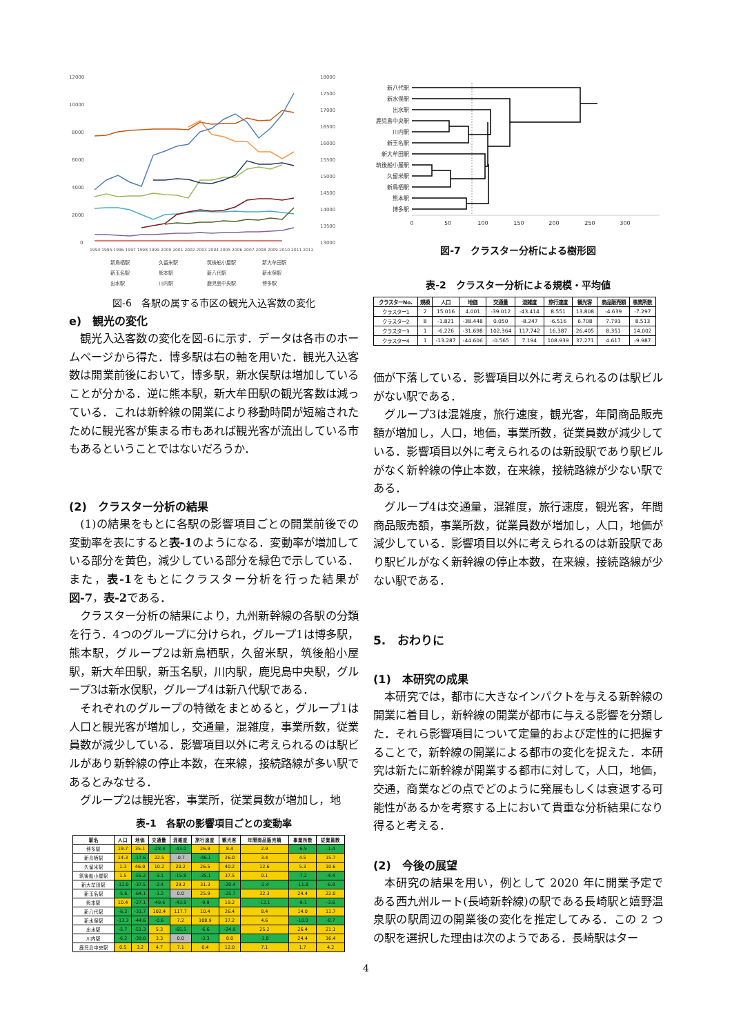12000
10000
8000
6000
4000
2000
0
18000
17500
17000
16500
16000
15500
15000
14500
14000
13500
13000
1994 1995 1996 1997 1998 1999 2000 2001 2002 2003 2004 2005 2006 2007 2008 2009 2010 2011 2012
新鳥栖駅
久留米駅
筑後船小屋駅
新大牟田駅
新玉名駅
熊本駅
新八代駅
新水俣駅
出水駅
川内駅
鹿児島中央駅
博多駅
図-6　各駅の属する市区の観光入込客数の変化
e)　観光の変化
観光入込客数の変化を図-6に示す．データは各市のホームページから得た．博多駅は右の軸を用いた．観光入込客数は開業前後において，博多駅，新水俣駅は増加していることが分かる．逆に熊本駅，新大牟田駅の観光客数は減っている．これは新幹線の開業により移動時間が短縮されたために観光客が集まる市もあれば観光客が流出している市もあるということではないだろうか．
(2)　クラスター分析の結果
(1)の結果をもとに各駅の影響項目ごとの開業前後での変動率を表にすると表-1のようになる．変動率が増加している部分を黄色，減少している部分を緑色で示している．また，表-1をもとにクラスター分析を行った結果が図-7，表-2である．
クラスター分析の結果により，九州新幹線の各駅の分類を行う．4つのグループに分けられ，グループ1は博多駅，熊本駅，グループ2は新鳥栖駅，久留米駅，筑後船小屋駅，新大牟田駅，新玉名駅，川内駅，鹿児島中央駅，グループ3は新水俣駅，グループ4は新八代駅である．
それぞれのグループの特徴をまとめると，グループ1は人口と観光客が増加し，交通量，混雑度，事業所数，従業員数が減少している．影響項目以外に考えられるのは駅ビルがあり新幹線の停止本数，在来線，接続路線が多い駅であるとみなせる．
グループ2は観光客，事業所，従業員数が増加し，地
表-1　各駅の影響項目ごとの変動率
| 駅名 | 人口 | 地価 | 交通量 | 混雑度 | 旅行速度 | 観光客 | 年間商品販売額 | 事業所数 | 従業員数 |
| --- | --- | --- | --- | --- | --- | --- | --- | --- | --- |
| 博多駅 | 19.7 | 35.1 | -28.4 | -43.0 | 26.9 | 8.4 | 2.9 | -6.5 | -1.4 |
| 新鳥栖駅 | 14.3 | -17.6 | 22.5 | -0.7 | -46.1 | 26.0 | 3.4 | 4.5 | 15.7 |
| 久留米駅 | 1.3 | 46.0 | 10.2 | 20.2 | 26.5 | 40.2 | 12.6 | 5.3 | 10.6 |
| 筑後船小屋駅 | 1.5 | -55.2 | -3.1 | -15.8 | -35.1 | 37.5 | 0.1 | -7.2 | -4.4 |
| 新大牟田駅 | -12.0 | -37.5 | -2.4 | 29.2 | 31.3 | -20.4 | -2.4 | -11.8 | -6.8 |
| 新玉名駅 | -5.6 | -64.1 | -1.2 | 0.0 | 25.9 | -25.7 | 32.3 | 24.4 | 22.0 |
| 熊本駅 | 10.4 | -27.1 | -49.6 | -43.8 | -9.9 | 19.2 | -12.1 | -9.1 | -3.6 |
| 新八代駅 | -6.2 | -31.7 | 102.4 | 117.7 | 10.4 | 26.4 | 8.4 | 14.0 | 11.7 |
| 新水俣駅 | -13.3 | -44.6 | -0.6 | 7.2 | 108.9 | 37.2 | 4.6 | -10.0 | -8.7 |
| 出水駅 | -5.7 | -51.3 | 5.3 | -65.5 | -6.6 | -24.9 | 25.2 | 26.4 | 21.1 |
| 川内駅 | -6.2 | -39.0 | 3.3 | 0.0 | -3.3 | 8.0 | -1.8 | 24.4 | 16.4 |
| 鹿児島中央駅 | 0.5 | 3.2 | 4.7 | 7.1 | 0.4 | 12.0 | 7.1 | 1.7 | 4.2 |
新八代駅
新水俣駅
出水駅
鹿児島中央駅
川内駅
新玉名駅
新大牟田駅
筑後船小屋駅
久留米駅
新鳥栖駅
熊本駅
博多駅
0
50
100
150
200
250
300
図-7　クラスター分析による樹形図
表-2　クラスター分析による規模・平均値
| クラスターNo. | 規模 | 人口 | 地価 | 交通量 | 混雑度 | 旅行速度 | 観光客 | 商品販売額 | 事業所数 |
| --- | --- | --- | --- | --- | --- | --- | --- | --- | --- |
| クラスター1 | 2 | 15.016 | 4.001 | -39.012 | -43.414 | 8.551 | 13.808 | -4.639 | -7.297 |
| クラスター2 | 8 | -1.821 | -38.448 | 0.050 | -8.247 | -6.516 | 6.708 | 7.793 | 8.513 |
| クラスター3 | 1 | -6.226 | -31.698 | 102.364 | 117.742 | 16.387 | 26.405 | 8.351 | 14.002 |
| クラスター4 | 1 | -13.287 | -44.606 | -0.565 | 7.194 | 108.939 | 37.271 | 4.617 | -9.987 |
価が下落している．影響項目以外に考えられるのは駅ビルがない駅である．
グループ3は混雑度，旅行速度，観光客，年間商品販売額が増加し，人口，地価，事業所数，従業員数が減少している．影響項目以外に考えられるのは新設駅であり駅ビルがなく新幹線の停止本数，在来線，接続路線が少ない駅である．
グループ4は交通量，混雑度，旅行速度，観光客，年間商品販売額，事業所数，従業員数が増加し，人口，地価が減少している．影響項目以外に考えられるのは新設駅であり駅ビルがなく新幹線の停止本数，在来線，接続路線が少ない駅である．
5.　おわりに
(1)　本研究の成果
本研究では，都市に大きなインパクトを与える新幹線の開業に着目し，新幹線の開業が都市に与える影響を分類した．それら影響項目について定量的および定性的に把握することで，新幹線の開業による都市の変化を捉えた．本研究は新たに新幹線が開業する都市に対して，人口，地価，交通，商業などの点でどのように発展もしくは衰退する可能性があるかを考察する上において貴重な分析結果になり得ると考える．
(2)　今後の展望
本研究の結果を用い，例として 2020 年に開業予定である西九州ルート(長崎新幹線)の駅である長崎駅と嬉野温泉駅の駅周辺の開業後の変化を推定してみる．この 2 つの駅を選択した理由は次のようである．長崎駅はター
4